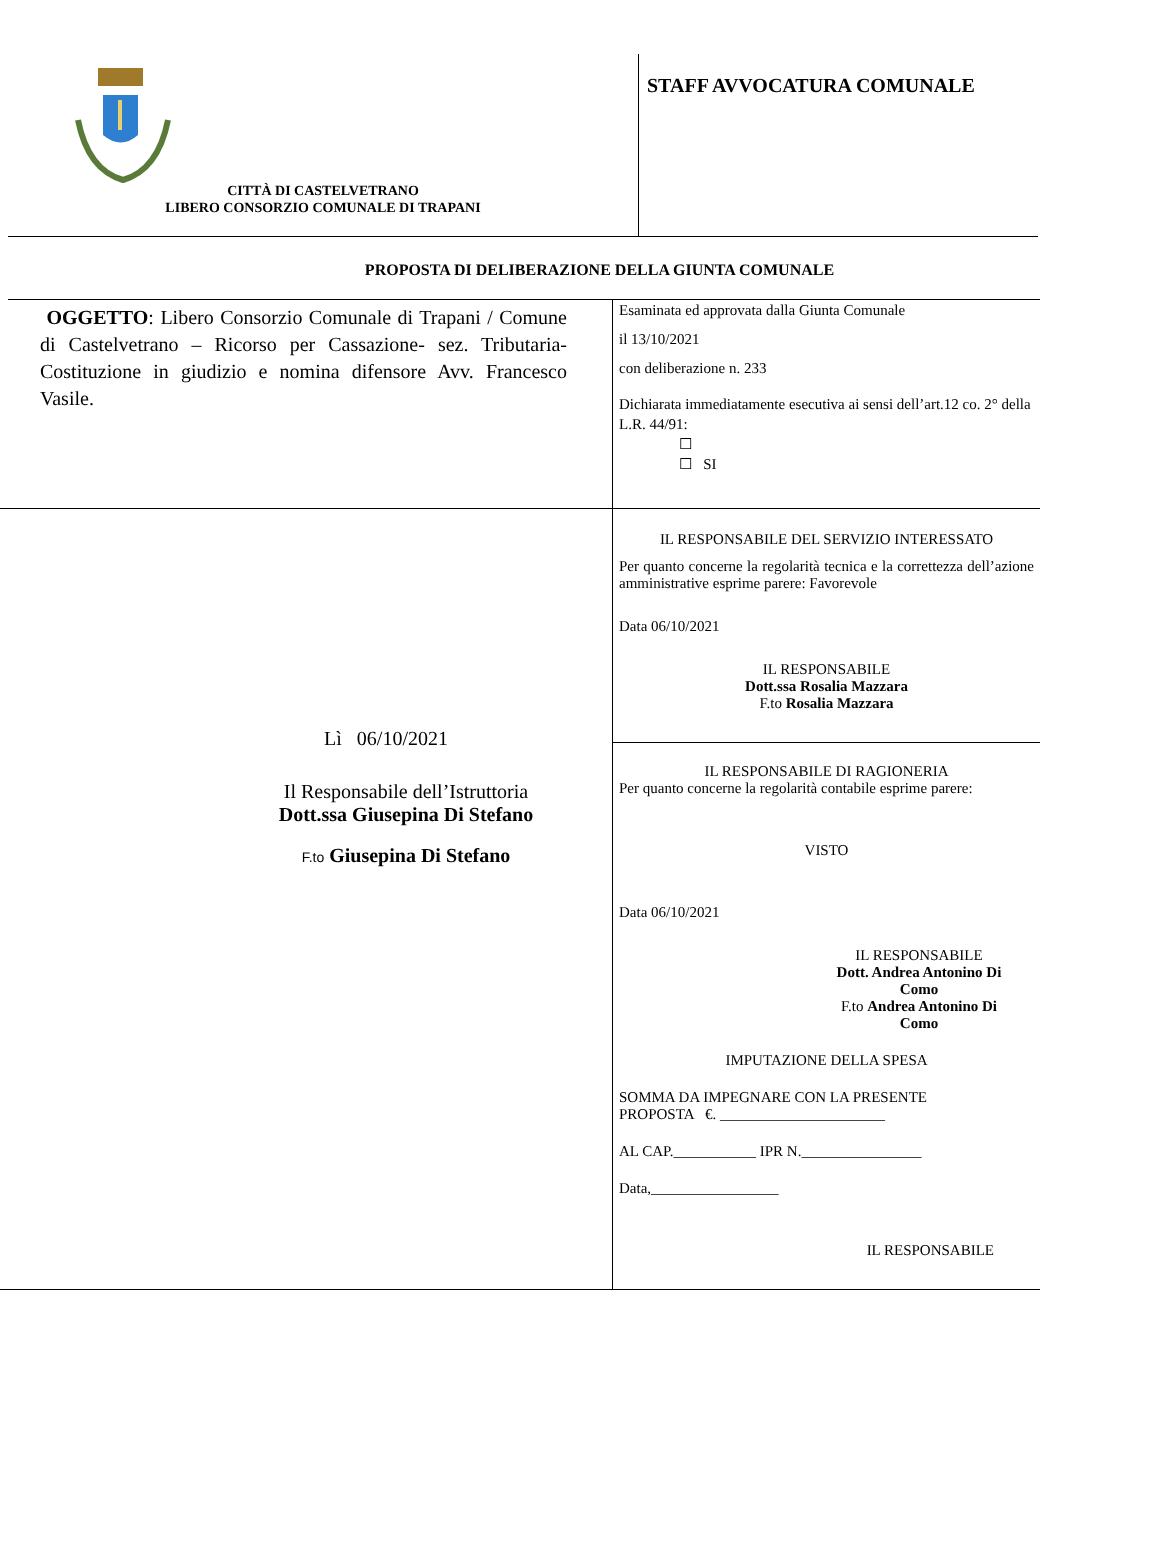CITTÀ DI CASTELVETRANO
LIBERO CONSORZIO COMUNALE DI TRAPANI
STAFF AVVOCATURA COMUNALE
PROPOSTA DI DELIBERAZIONE DELLA GIUNTA COMUNALE
OGGETTO: Libero Consorzio Comunale di Trapani / Comune di Castelvetrano – Ricorso per Cassazione- sez. Tributaria- Costituzione in giudizio e nomina difensore Avv. Francesco Vasile.
Esaminata ed approvata dalla Giunta Comunale
il 13/10/2021
con deliberazione n. 233
Dichiarata immediatamente esecutiva ai sensi dell’art.12 co. 2° della L.R. 44/91:
☐
☐ SI
Lì 06/10/2021
Il Responsabile dell’Istruttoria
Dott.ssa Giusepina Di Stefano
F.to Giusepina Di Stefano
IL RESPONSABILE DEL SERVIZIO INTERESSATO
Per quanto concerne la regolarità tecnica e la correttezza dell’azione amministrative esprime parere: Favorevole
Data 06/10/2021
IL RESPONSABILE
Dott.ssa Rosalia Mazzara
F.to Rosalia Mazzara
IL RESPONSABILE DI RAGIONERIA
Per quanto concerne la regolarità contabile esprime parere:
VISTO
Data 06/10/2021
IL RESPONSABILE
Dott. Andrea Antonino Di Como
F.to Andrea Antonino Di Como
IMPUTAZIONE DELLA SPESA
SOMMA DA IMPEGNARE CON LA PRESENTE
PROPOSTA €. ______________________
AL CAP.___________ IPR N.________________
Data,_________________
IL RESPONSABILE